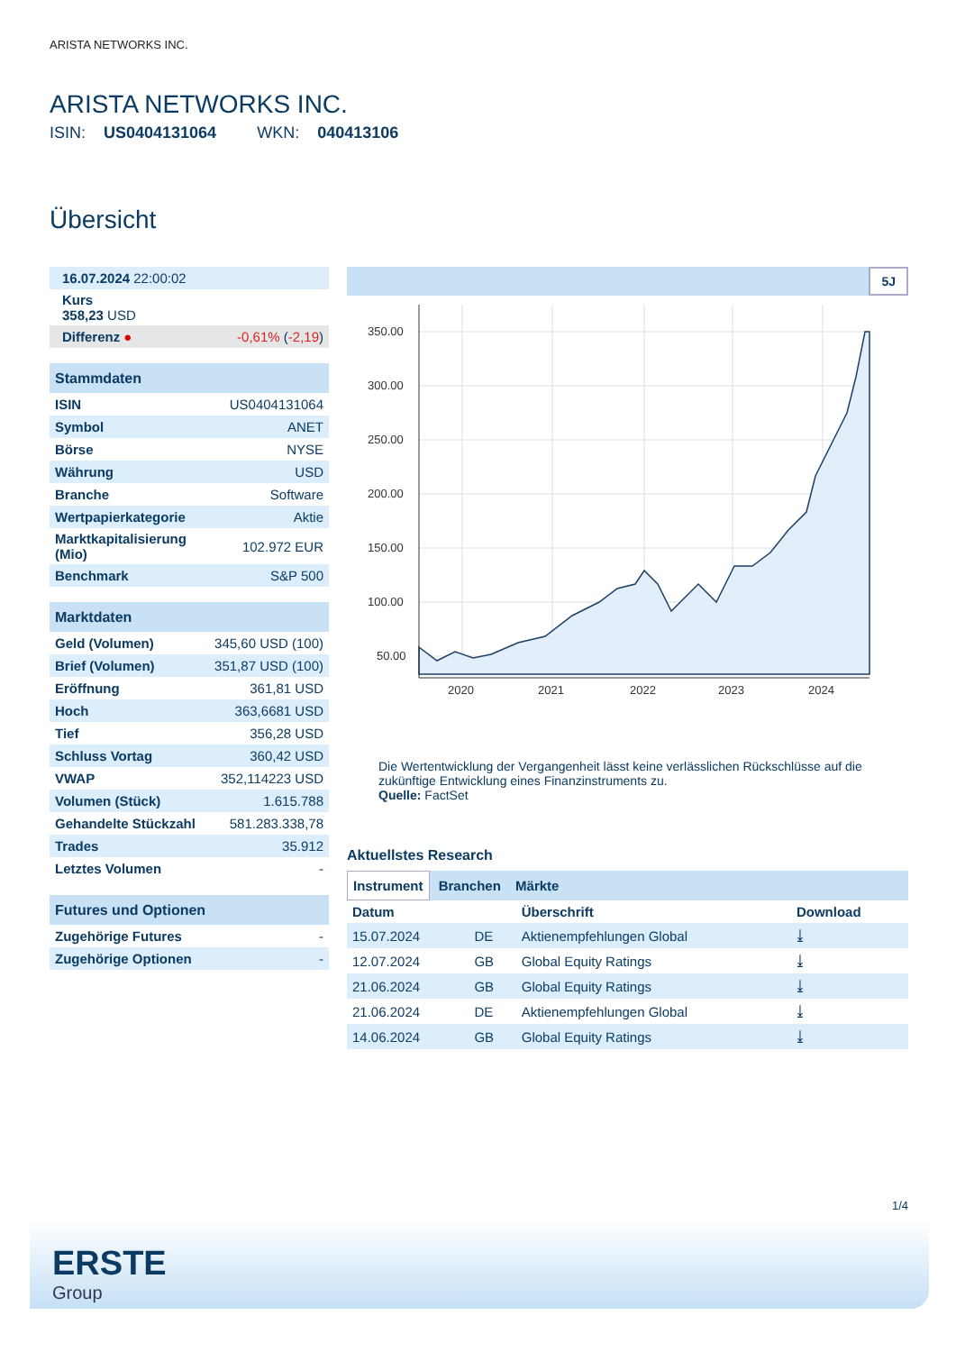ARISTA NETWORKS INC.
ARISTA NETWORKS INC.
ISIN: US0404131064 WKN: 040413106
Übersicht
| 16.07.2024 22:00:02 |
| Kurs 358,23 USD |
| Differenz ● -0,61% ( -2,19 ) |
| Stammdaten | |
| --- | --- |
| ISIN | US0404131064 |
| Symbol | ANET |
| Börse | NYSE |
| Währung | USD |
| Branche | Software |
| Wertpapierkategorie | Aktie |
| Marktkapitalisierung (Mio) | 102.972 EUR |
| Benchmark | S&P 500 |
| Marktdaten | |
| --- | --- |
| Geld (Volumen) | 345,60 USD (100) |
| Brief (Volumen) | 351,87 USD (100) |
| Eröffnung | 361,81 USD |
| Hoch | 363,6681 USD |
| Tief | 356,28 USD |
| Schluss Vortag | 360,42 USD |
| VWAP | 352,114223 USD |
| Volumen (Stück) | 1.615.788 |
| Gehandelte Stückzahl | 581.283.338,78 |
| Trades | 35.912 |
| Letztes Volumen | - |
| Futures und Optionen | |
| --- | --- |
| Zugehörige Futures | - |
| Zugehörige Optionen | - |
5J
350.00
300.00
250.00
200.00
150.00
100.00
50.00
2020
2021
2022
2023
2024
Die Wertentwicklung der Vergangenheit lässt keine verlässlichen Rückschlüsse auf die zukünftige Entwicklung eines Finanzinstruments zu.
Quelle: FactSet
Aktuellstes Research
Instrument Branchen Märkte
| Datum | | Überschrift | Download |
| --- | --- | --- | --- |
| 15.07.2024 | DE | Aktienempfehlungen Global | ⤓ |
| 12.07.2024 | GB | Global Equity Ratings | ⤓ |
| 21.06.2024 | GB | Global Equity Ratings | ⤓ |
| 21.06.2024 | DE | Aktienempfehlungen Global | ⤓ |
| 14.06.2024 | GB | Global Equity Ratings | ⤓ |
1/4
ERSTE
Group